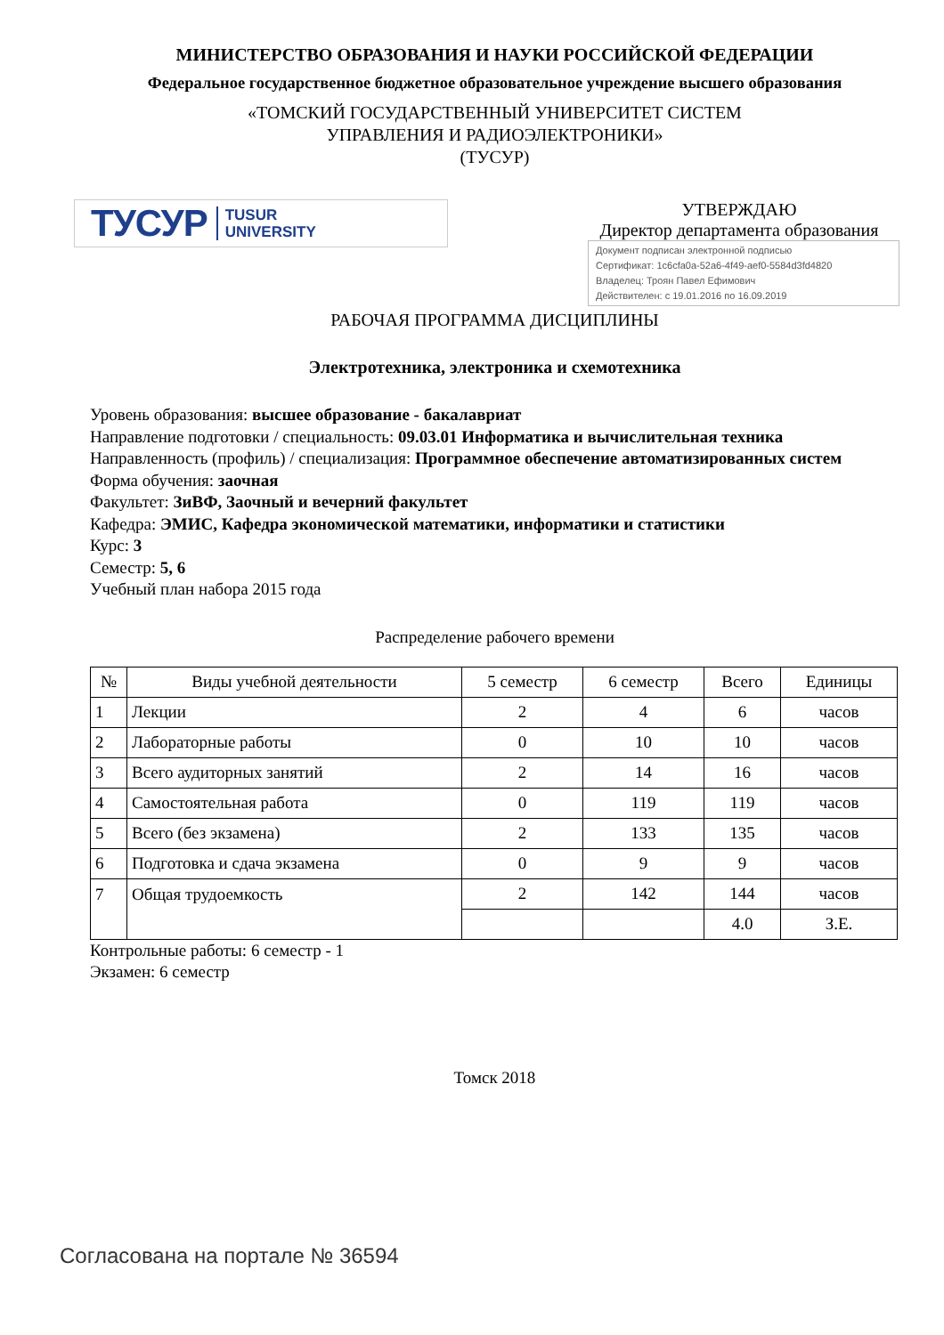МИНИСТЕРСТВО ОБРАЗОВАНИЯ И НАУКИ РОССИЙСКОЙ ФЕДЕРАЦИИ
Федеральное государственное бюджетное образовательное учреждение высшего образования
«ТОМСКИЙ ГОСУДАРСТВЕННЫЙ УНИВЕРСИТЕТ СИСТЕМ
УПРАВЛЕНИЯ И РАДИОЭЛЕКТРОНИКИ»
(ТУСУР)
ТУСУР TUSUR
UNIVERSITY
УТВЕРЖДАЮ
Директор департамента образования
Документ подписан электронной подписью
Сертификат: 1c6cfa0a-52a6-4f49-aef0-5584d3fd4820
Владелец: Троян Павел Ефимович
Действителен: с 19.01.2016 по 16.09.2019
РАБОЧАЯ ПРОГРАММА ДИСЦИПЛИНЫ
Электротехника, электроника и схемотехника
Уровень образования: высшее образование - бакалавриат
Направление подготовки / специальность: 09.03.01 Информатика и вычислительная техника
Направленность (профиль) / специализация: Программное обеспечение автоматизированных систем
Форма обучения: заочная
Факультет: ЗиВФ, Заочный и вечерний факультет
Кафедра: ЭМИС, Кафедра экономической математики, информатики и статистики
Курс: 3
Семестр: 5, 6
Учебный план набора 2015 года
Распределение рабочего времени
| № | Виды учебной деятельности | 5 семестр | 6 семестр | Всего | Единицы |
| --- | --- | --- | --- | --- | --- |
| 1 | Лекции | 2 | 4 | 6 | часов |
| 2 | Лабораторные работы | 0 | 10 | 10 | часов |
| 3 | Всего аудиторных занятий | 2 | 14 | 16 | часов |
| 4 | Самостоятельная работа | 0 | 119 | 119 | часов |
| 5 | Всего (без экзамена) | 2 | 133 | 135 | часов |
| 6 | Подготовка и сдача экзамена | 0 | 9 | 9 | часов |
| 7 | Общая трудоемкость | 2 | 142 | 144 | часов |
| | | | | 4.0 | З.Е. |
Контрольные работы: 6 семестр - 1
Экзамен: 6 семестр
Томск 2018
Согласована на портале № 36594